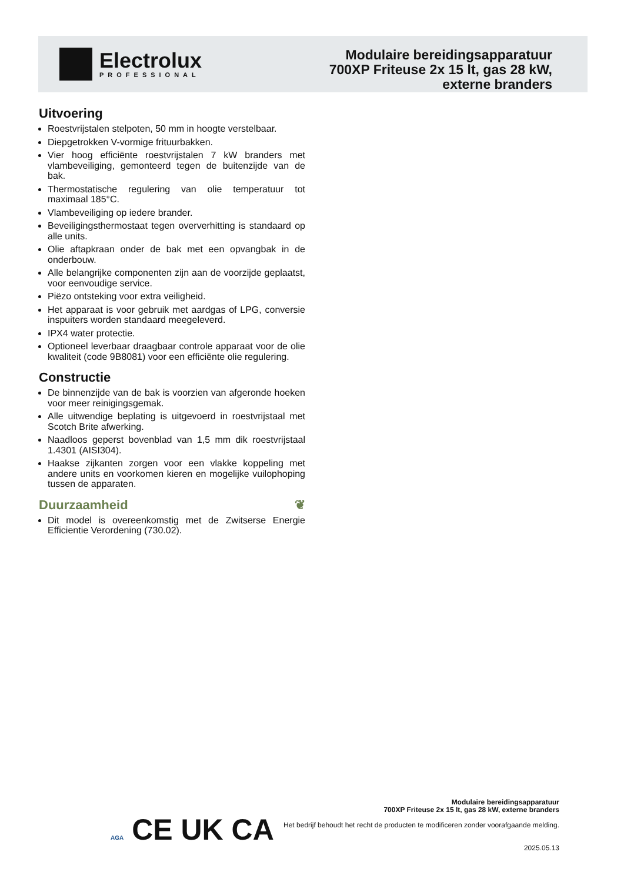Electrolux
PROFESSIONAL
Modulaire bereidingsapparatuur
700XP Friteuse 2x 15 lt, gas 28 kW,
externe branders
Uitvoering
Roestvrijstalen stelpoten, 50 mm in hoogte verstelbaar.
Diepgetrokken V-vormige frituurbakken.
Vier hoog efficiënte roestvrijstalen 7 kW branders met vlambeveiliging, gemonteerd tegen de buitenzijde van de bak.
Thermostatische regulering van olie temperatuur tot maximaal 185°C.
Vlambeveiliging op iedere brander.
Beveiligingsthermostaat tegen oververhitting is standaard op alle units.
Olie aftapkraan onder de bak met een opvangbak in de onderbouw.
Alle belangrijke componenten zijn aan de voorzijde geplaatst, voor eenvoudige service.
Piëzo ontsteking voor extra veiligheid.
Het apparaat is voor gebruik met aardgas of LPG, conversie inspuiters worden standaard meegeleverd.
IPX4 water protectie.
Optioneel leverbaar draagbaar controle apparaat voor de olie kwaliteit (code 9B8081) voor een efficiënte olie regulering.
Constructie
De binnenzijde van de bak is voorzien van afgeronde hoeken voor meer reinigingsgemak.
Alle uitwendige beplating is uitgevoerd in roestvrijstaal met Scotch Brite afwerking.
Naadloos geperst bovenblad van 1,5 mm dik roestvrijstaal 1.4301 (AISI304).
Haakse zijkanten zorgen voor een vlakke koppeling met andere units en voorkomen kieren en mogelijke vuilophoping tussen de apparaten.
Duurzaamheid ❦
Dit model is overeenkomstig met de Zwitserse Energie Efficientie Verordening (730.02).
AGA CE UK CA
Modulaire bereidingsapparatuur
700XP Friteuse 2x 15 lt, gas 28 kW, externe branders
Het bedrijf behoudt het recht de producten te modificeren zonder voorafgaande melding.
2025.05.13